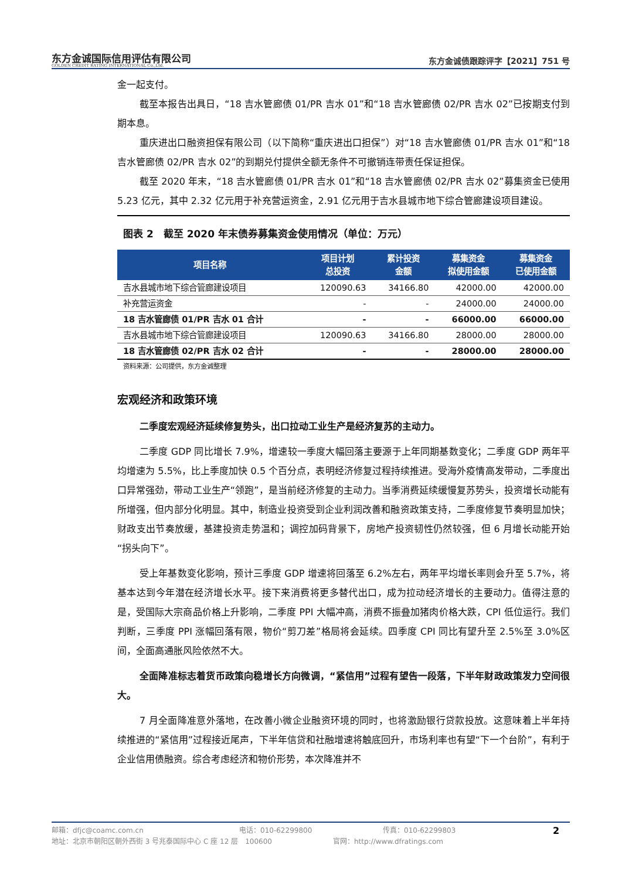东方金诚国际信用评估有限公司
GOLDEN CREDIT RATING INTERNATIONAL Co.,Ltd.
东方金诚债跟踪评字【2021】751 号
金一起支付。
截至本报告出具日，“18 吉水管廊债 01/PR 吉水 01”和“18 吉水管廊债 02/PR 吉水 02”已按期支付到期本息。
重庆进出口融资担保有限公司（以下简称“重庆进出口担保”）对“18 吉水管廊债 01/PR 吉水 01”和“18 吉水管廊债 02/PR 吉水 02”的到期兑付提供全额无条件不可撤销连带责任保证担保。
截至 2020 年末，“18 吉水管廊债 01/PR 吉水 01”和“18 吉水管廊债 02/PR 吉水 02”募集资金已使用 5.23 亿元，其中 2.32 亿元用于补充营运资金，2.91 亿元用于吉水县城市地下综合管廊建设项目建设。
图表 2　截至 2020 年末债券募集资金使用情况（单位：万元）
| 项目名称 | 项目计划 总投资 | 累计投资 金额 | 募集资金 拟使用金额 | 募集资金 已使用金额 |
| --- | --- | --- | --- | --- |
| 吉水县城市地下综合管廊建设项目 | 120090.63 | 34166.80 | 42000.00 | 42000.00 |
| 补充营运资金 | - | - | 24000.00 | 24000.00 |
| 18 吉水管廊债 01/PR 吉水 01 合计 | - | - | 66000.00 | 66000.00 |
| 吉水县城市地下综合管廊建设项目 | 120090.63 | 34166.80 | 28000.00 | 28000.00 |
| 18 吉水管廊债 02/PR 吉水 02 合计 | - | - | 28000.00 | 28000.00 |
资料来源：公司提供，东方金诚整理
宏观经济和政策环境
二季度宏观经济延续修复势头，出口拉动工业生产是经济复苏的主动力。
二季度 GDP 同比增长 7.9%，增速较一季度大幅回落主要源于上年同期基数变化；二季度 GDP 两年平均增速为 5.5%，比上季度加快 0.5 个百分点，表明经济修复过程持续推进。受海外疫情高发带动，二季度出口异常强劲，带动工业生产“领跑”，是当前经济修复的主动力。当季消费延续缓慢复苏势头，投资增长动能有所增强，但内部分化明显。其中，制造业投资受到企业利润改善和融资政策支持，二季度修复节奏明显加快；财政支出节奏放缓，基建投资走势温和；调控加码背景下，房地产投资韧性仍然较强，但 6 月增长动能开始“拐头向下”。
受上年基数变化影响，预计三季度 GDP 增速将回落至 6.2%左右，两年平均增长率则会升至 5.7%，将基本达到今年潜在经济增长水平。接下来消费将更多替代出口，成为拉动经济增长的主要动力。值得注意的是，受国际大宗商品价格上升影响，二季度 PPI 大幅冲高，消费不振叠加猪肉价格大跌，CPI 低位运行。我们判断，三季度 PPI 涨幅回落有限，物价“剪刀差”格局将会延续。四季度 CPI 同比有望升至 2.5%至 3.0%区间，全面高通胀风险依然不大。
全面降准标志着货币政策向稳增长方向微调，“紧信用”过程有望告一段落，下半年财政政策发力空间很大。
7 月全面降准意外落地，在改善小微企业融资环境的同时，也将激励银行贷款投放。这意味着上半年持续推进的“紧信用”过程接近尾声，下半年信贷和社融增速将触底回升，市场利率也有望“下一个台阶”，有利于企业信用债融资。综合考虑经济和物价形势，本次降准并不
邮箱：dfjc@coamc.com.cn 电话：010-62299800 传真：010-62299803 2
地址：北京市朝阳区朝外西街 3 号兆泰国际中心 C 座 12 层　100600 官网：http://www.dfratings.com